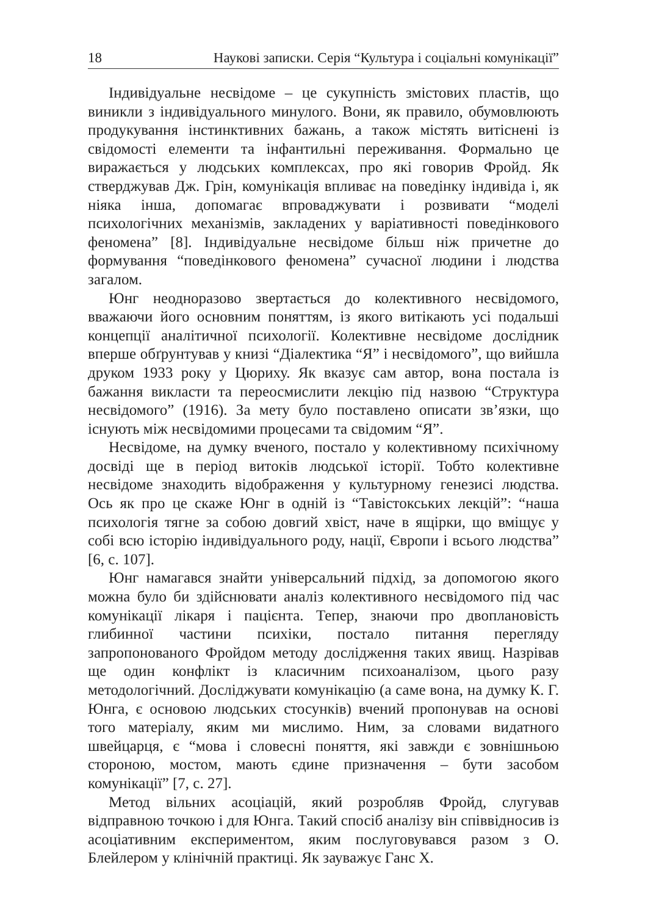18 Наукові записки. Серія “Культура і соціальні комунікації”
Індивідуальне несвідоме – це сукупність змістових пластів, що виникли з індивідуального минулого. Вони, як правило, обумовлюють продукування інстинктивних бажань, а також містять витіснені із свідомості елементи та інфантильні переживання. Формально це виражається у людських комплексах, про які говорив Фройд. Як стверджував Дж. Грін, комунікація впливає на поведінку індивіда і, як ніяка інша, допомагає впроваджувати і розвивати “моделі психологічних механізмів, закладених у варіативності поведінкового феномена” [8]. Індивідуальне несвідоме більш ніж причетне до формування “поведінкового феномена” сучасної людини і людства загалом.
Юнг неодноразово звертається до колективного несвідомого, вважаючи його основним поняттям, із якого витікають усі подальші концепції аналітичної психології. Колективне несвідоме дослідник вперше обґрунтував у книзі “Діалектика “Я” і несвідомого”, що вийшла друком 1933 року у Цюриху. Як вказує сам автор, вона постала із бажання викласти та переосмислити лекцію під назвою “Структура несвідомого” (1916). За мету було поставлено описати зв’язки, що існують між несвідомими процесами та свідомим “Я”.
Несвідоме, на думку вченого, постало у колективному психічному досвіді ще в період витоків людської історії. Тобто колективне несвідоме знаходить відображення у культурному генезисі людства. Ось як про це скаже Юнг в одній із “Тавістокських лекцій”: “наша психологія тягне за собою довгий хвіст, наче в ящірки, що вміщує у собі всю історію індивідуального роду, нації, Європи і всього людства” [6, с. 107].
Юнг намагався знайти універсальний підхід, за допомогою якого можна було би здійснювати аналіз колективного несвідомого під час комунікації лікаря і пацієнта. Тепер, знаючи про двоплановість глибинної частини психіки, постало питання перегляду запропонованого Фройдом методу дослідження таких явищ. Назрівав ще один конфлікт із класичним психоаналізом, цього разу методологічний. Досліджувати комунікацію (а саме вона, на думку К. Г. Юнга, є основою людських стосунків) вчений пропонував на основі того матеріалу, яким ми мислимо. Ним, за словами видатного швейцарця, є “мова і словесні поняття, які завжди є зовнішньою стороною, мостом, мають єдине призначення – бути засобом комунікації” [7, с. 27].
Метод вільних асоціацій, який розробляв Фройд, слугував відправною точкою і для Юнга. Такий спосіб аналізу він співвідносив із асоціативним експериментом, яким послуговувався разом з О. Блейлером у клінічній практиці. Як зауважує Ганс Х.